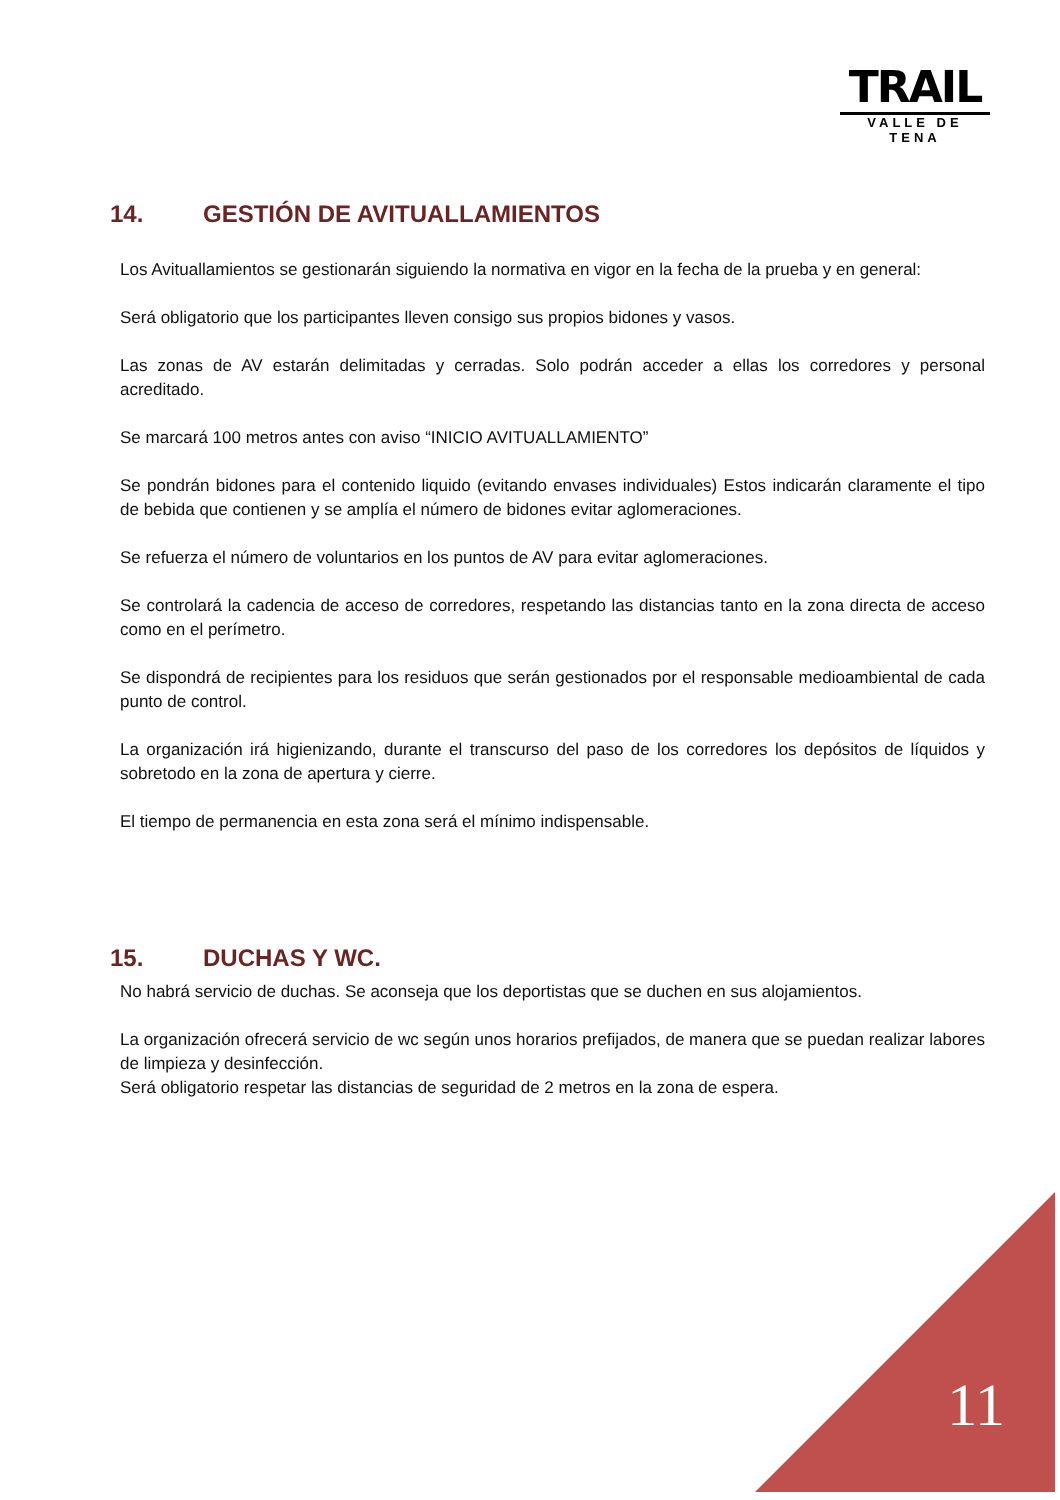TRAIL
VALLE DE TENA
14. GESTIÓN DE AVITUALLAMIENTOS
Los Avituallamientos se gestionarán siguiendo la normativa en vigor en la fecha de la prueba y en general:
Será obligatorio que los participantes lleven consigo sus propios bidones y vasos.
Las zonas de AV estarán delimitadas y cerradas. Solo podrán acceder a ellas los corredores y personal acreditado.
Se marcará 100 metros antes con aviso “INICIO AVITUALLAMIENTO”
Se pondrán bidones para el contenido liquido (evitando envases individuales) Estos indicarán claramente el tipo de bebida que contienen y se amplía el número de bidones evitar aglomeraciones.
Se refuerza el número de voluntarios en los puntos de AV para evitar aglomeraciones.
Se controlará la cadencia de acceso de corredores, respetando las distancias tanto en la zona directa de acceso como en el perímetro.
Se dispondrá de recipientes para los residuos que serán gestionados por el responsable medioambiental de cada punto de control.
La organización irá higienizando, durante el transcurso del paso de los corredores los depósitos de líquidos y sobretodo en la zona de apertura y cierre.
El tiempo de permanencia en esta zona será el mínimo indispensable.
15. DUCHAS Y WC.
No habrá servicio de duchas. Se aconseja que los deportistas que se duchen en sus alojamientos.
La organización ofrecerá servicio de wc según unos horarios prefijados, de manera que se puedan realizar labores de limpieza y desinfección.
Será obligatorio respetar las distancias de seguridad de 2 metros en la zona de espera.
11